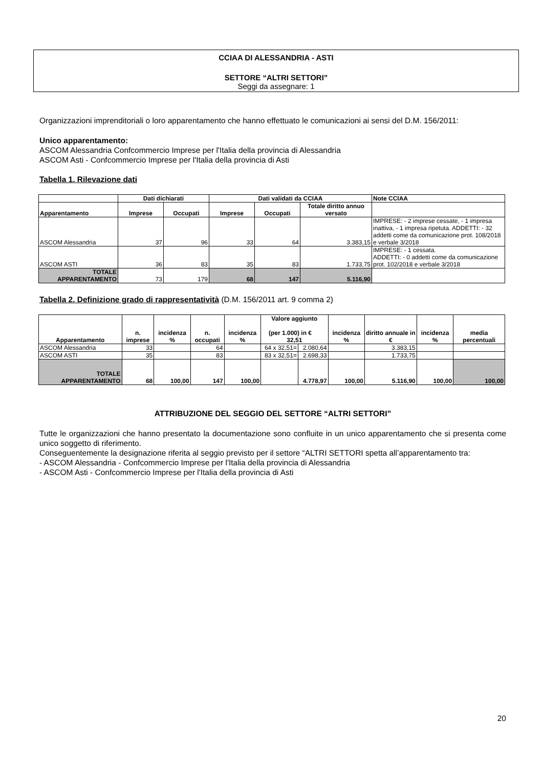CCIAA DI ALESSANDRIA - ASTI
SETTORE “ALTRI SETTORI”
Seggi da assegnare: 1
Organizzazioni imprenditoriali o loro apparentamento che hanno effettuato le comunicazioni ai sensi del D.M. 156/2011:
Unico apparentamento:
ASCOM Alessandria Confcommercio Imprese per l'Italia della provincia di Alessandria
ASCOM Asti - Confcommercio Imprese per l'Italia della provincia di Asti
Tabella 1. Rilevazione dati
| | Dati dichiarati | | Dati validati da CCIAA | | | Note CCIAA |
| --- | --- | --- | --- | --- | --- | --- |
| Apparentamento | Imprese | Occupati | Imprese | Occupati | Totale diritto annuo versato | |
| ASCOM Alessandria | 37 | 96 | 33 | 64 | 3.383,15 | IMPRESE: - 2 imprese cessate, - 1 impresa inattiva, - 1 impresa ripetuta. ADDETTI: - 32 addetti come da comunicazione prot. 108/2018 e verbale 3/2018 |
| ASCOM ASTI | 36 | 83 | 35 | 83 | 1.733,75 | IMPRESE: - 1 cessata. ADDETTI: - 0 addetti come da comunicazione prot. 102/2018 e verbale 3/2018 |
| TOTALE APPARENTAMENTO | 73 | 179 | 68 | 147 | 5.116,90 | |
Tabella 2. Definizione grado di rappresentatività (D.M. 156/2011 art. 9 comma 2)
| Apparentamento | n. imprese | incidenza % | n. occupati | incidenza % | Valore aggiunto (per 1.000) in € 32,51 | | incidenza % | diritto annuale in € | incidenza % | media percentuali |
| --- | --- | --- | --- | --- | --- | --- | --- | --- | --- | --- |
| ASCOM Alessandria | 33 | | 64 | | 64 x 32,51= | 2.080,64 | | 3.383,15 | | |
| ASCOM ASTI | 35 | | 83 | | 83 x 32,51= | 2.698,33 | | 1.733,75 | | |
| TOTALE APPARENTAMENTO | 68 | 100,00 | 147 | 100,00 | | 4.778,97 | 100,00 | 5.116,90 | 100,00 | 100,00 |
ATTRIBUZIONE DEL SEGGIO DEL SETTORE “ALTRI SETTORI”
Tutte le organizzazioni che hanno presentato la documentazione sono confluite in un unico apparentamento che si presenta come unico soggetto di riferimento.
Conseguentemente la designazione riferita al seggio previsto per il settore “ALTRI SETTORI spetta all’apparentamento tra:
- ASCOM Alessandria - Confcommercio Imprese per l'Italia della provincia di Alessandria
- ASCOM Asti - Confcommercio Imprese per l'Italia della provincia di Asti
20